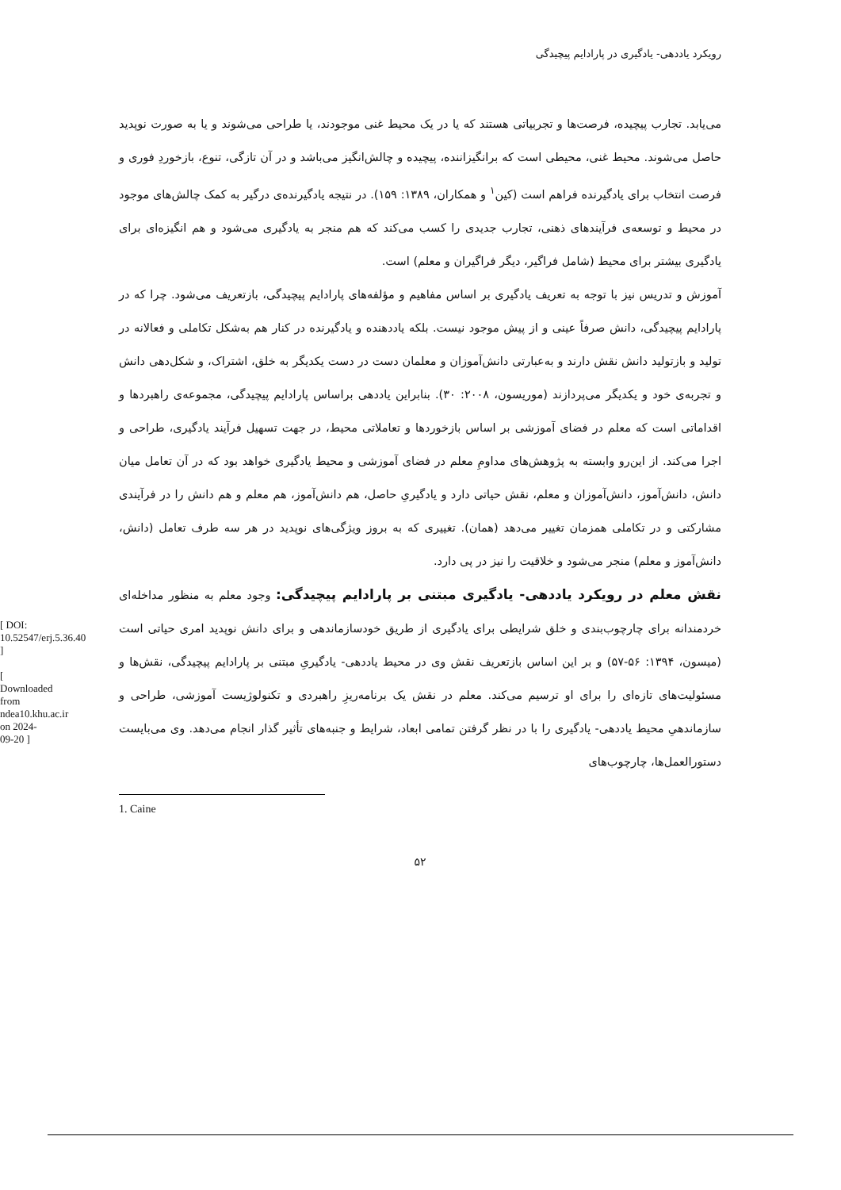رویکرد یاددهی- یادگیری در پارادایم پیچیدگی
می‌یابد. تجارب پیچیده، فرصت‌ها و تجربیاتی هستند که یا در یک محیط غنی موجودند، یا طراحی می‌شوند و یا به صورت نوپدید حاصل می‌شوند. محیط غنی، محیطی است که برانگیزاننده، پیچیده و چالش‌انگیز می‌باشد و در آن تازگی، تنوع، بازخوردِ فوری و فرصت انتخاب برای یادگیرنده فراهم است (کین<sup>۱</sup> و همکاران، ۱۳۸۹: ۱۵۹). در نتیجه یادگیرنده‌ی درگیر به کمک چالش‌های موجود در محیط و توسعه‌ی فرآیندهای ذهنی، تجارب جدیدی را کسب می‌کند که هم منجر به یادگیری می‌شود و هم انگیزه‌ای برای یادگیری بیشتر برای محیط (شامل فراگیر، دیگر فراگیران و معلم) است.
آموزش و تدریس نیز با توجه به تعریف یادگیری بر اساس مفاهیم و مؤلفه‌های پارادایم پیچیدگی، بازتعریف می‌شود. چرا که در پارادایم پیچیدگی، دانش صرفاً عینی و از پیش موجود نیست. بلکه یاددهنده و یادگیرنده در کنار هم به‌شکل تکاملی و فعالانه در تولید و بازتولید دانش نقش دارند و به‌عبارتی دانش‌آموزان و معلمان دست در دست یکدیگر به خلق، اشتراک، و شکل‌دهی دانش و تجربه‌ی خود و یکدیگر می‌پردازند (موریسون، ۲۰۰۸: ۳۰). بنابراین یاددهی براساس پارادایم پیچیدگی، مجموعه‌ی راهبردها و اقداماتی است که معلم در فضای آموزشی بر اساس بازخوردها و تعاملاتی محیط، در جهت تسهیل فرآیند یادگیری، طراحی و اجرا می‌کند. از این‌رو وابسته به پژوهش‌های مداومِ معلم در فضای آموزشی و محیط یادگیری خواهد بود که در آن تعامل میان دانش، دانش‌آموز، دانش‌آموزان و معلم، نقش حیاتی دارد و یادگیریِ حاصل، هم دانش‌آموز، هم معلم و هم دانش را در فرآیندی مشارکتی و در تکاملی همزمان تغییر می‌دهد (همان). تغییری که به بروز ویژگی‌های نوپدید در هر سه طرف تعامل (دانش، دانش‌آموز و معلم) منجر می‌شود و خلاقیت را نیز در پی دارد.
نقش معلم در رویکرد یاددهی- یادگیری مبتنی بر پارادایم پیچیدگی: وجود معلم به منظور مداخله‌ای خردمندانه برای چارچوب‌بندی و خلق شرایطی برای یادگیری از طریق خودسازماندهی و برای دانش نوپدید امری حیاتی است (میسون، ۱۳۹۴: ۵۶-۵۷) و بر این اساس بازتعریف نقش وی در محیط یاددهی- یادگیریِ مبتنی بر پارادایم پیچیدگی، نقش‌ها و مسئولیت‌های تازه‌ای را برای او ترسیم می‌کند. معلم در نقش یک برنامه‌ریزِ راهبردی و تکنولوژیست آموزشی، طراحی و سازماندهیِ محیط یاددهی- یادگیری را با در نظر گرفتن تمامی ابعاد، شرایط و جنبه‌های تأثیر گذار انجام می‌دهد. وی می‌بایست دستورالعمل‌ها، چارچوب‌های
1. Caine
۵۲
[ DOI: 10.52547/erj.5.36.40 ]
[ Downloaded from ndea10.khu.ac.ir on 2024-09-20 ]